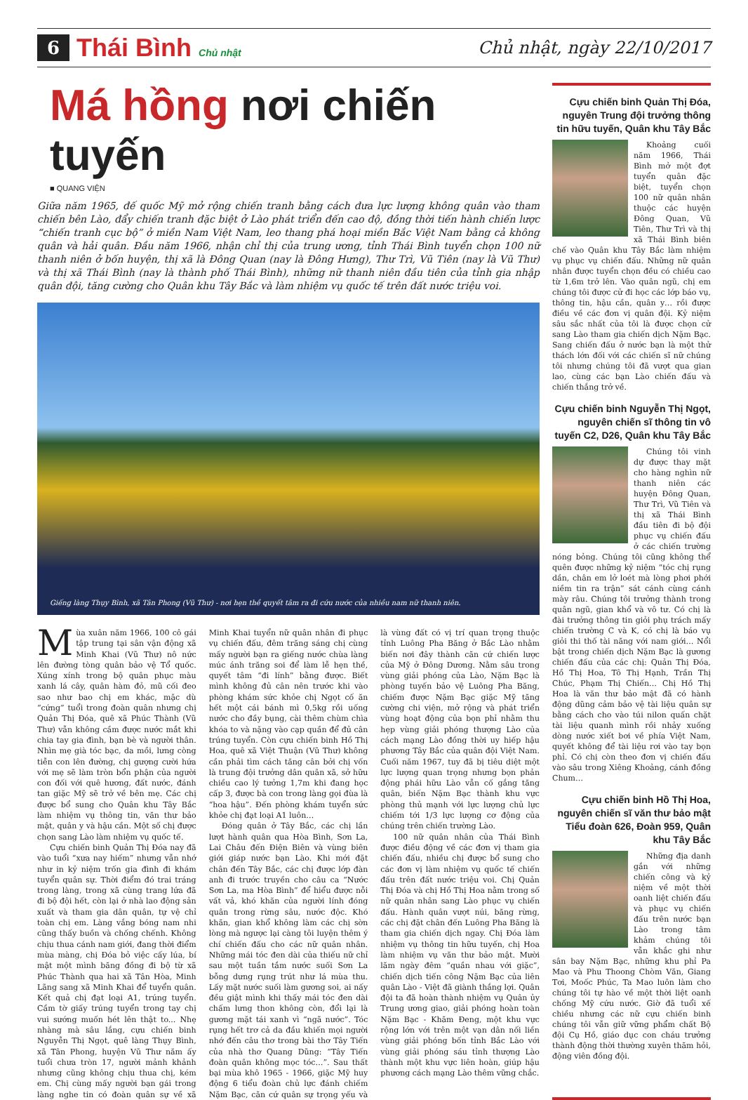6 Thái Bình Chủ nhật
Chủ nhật, ngày 22/10/2017
Má hồng nơi chiến tuyến
■ QUANG VIỆN
Giữa năm 1965, đế quốc Mỹ mở rộng chiến tranh bằng cách đưa lực lượng không quân vào tham chiến bên Lào, đẩy chiến tranh đặc biệt ở Lào phát triển đến cao độ, đồng thời tiến hành chiến lược “chiến tranh cục bộ” ở miền Nam Việt Nam, leo thang phá hoại miền Bắc Việt Nam bằng cả không quân và hải quân. Đầu năm 1966, nhận chỉ thị của trung ương, tỉnh Thái Bình tuyển chọn 100 nữ thanh niên ở bốn huyện, thị xã là Đông Quan (nay là Đông Hưng), Thư Trì, Vũ Tiên (nay là Vũ Thư) và thị xã Thái Bình (nay là thành phố Thái Bình), những nữ thanh niên đầu tiên của tỉnh gia nhập quân đội, tăng cường cho Quân khu Tây Bắc và làm nhiệm vụ quốc tế trên đất nước triệu voi.
Giếng làng Thụy Bình, xã Tân Phong (Vũ Thư) - nơi hẹn thề quyết tâm ra đi cứu nước của nhiều nam nữ thanh niên.
Mùa xuân năm 1966, 100 cô gái tập trung tại sân vận động xã Minh Khai (Vũ Thư) nô nức lên đường tòng quân bảo vệ Tổ quốc. Xúng xính trong bộ quân phục màu xanh lá cây, quân hàm đỏ, mũ cối đeo sao như bao chị em khác, mặc dù “cứng” tuổi trong đoàn quân nhưng chị Quản Thị Đóa, quê xã Phúc Thành (Vũ Thư) vẫn không cầm được nước mắt khi chia tay gia đình, bạn bè và người thân. Nhìn mẹ già tóc bạc, da mồi, lưng còng tiễn con lên đường, chị gượng cười hứa với mẹ sẽ làm tròn bổn phận của người con đối với quê hương, đất nước, đánh tan giặc Mỹ sẽ trở về bên mẹ. Các chị được bổ sung cho Quân khu Tây Bắc làm nhiệm vụ thông tin, văn thư bảo mật, quân y và hậu cần. Một số chị được chọn sang Lào làm nhiệm vụ quốc tế.
Cựu chiến binh Quản Thị Đóa nay đã vào tuổi “xưa nay hiếm” nhưng vẫn nhớ như in kỷ niệm trốn gia đình đi khám tuyển quân sự. Thời điểm đó trai tráng trong làng, trong xã cùng trang lứa đã đi bộ đội hết, còn lại ở nhà lao động sản xuất và tham gia dân quân, tự vệ chỉ toàn chị em. Làng vắng bóng nam nhi cũng thấy buồn và chống chếnh. Không chịu thua cánh nam giới, đang thời điểm mùa màng, chị Đóa bỏ việc cấy lúa, bí mật một mình băng đồng đi bộ từ xã Phúc Thành qua hai xã Tân Hòa, Minh Lãng sang xã Minh Khai để tuyển quân. Kết quả chị đạt loại A1, trúng tuyển. Cầm tờ giấy trúng tuyển trong tay chị vui sướng muốn hét lên thật to... Nhẹ nhàng mà sâu lắng, cựu chiến binh Nguyễn Thị Ngọt, quê làng Thụy Bình, xã Tân Phong, huyện Vũ Thư năm ấy tuổi chưa tròn 17, người mảnh khảnh nhưng cũng không chịu thua chị, kém em. Chị cùng mấy người bạn gái trong làng nghe tin có đoàn quân sự về xã Minh Khai tuyển nữ quân nhân đi phục vụ chiến đấu, đêm trăng sáng chị cùng mấy người bạn ra giếng nước chùa làng múc ánh trăng soi để làm lễ hẹn thề, quyết tâm “đi lính” bằng được. Biết mình không đủ cân nên trước khi vào phòng khám sức khỏe chị Ngọt cố ăn hết một cái bánh mì 0,5kg rồi uống nước cho đầy bụng, cài thêm chùm chìa khóa to và nặng vào cạp quần để đủ cân trúng tuyển. Còn cựu chiến binh Hồ Thị Hoa, quê xã Việt Thuận (Vũ Thư) không cần phải tìm cách tăng cân bởi chị vốn là trung đội trưởng dân quân xã, sở hữu chiều cao lý tưởng 1,7m khi đang học cấp 3, được bà con trong làng gọi đùa là “hoa hậu”. Đến phòng khám tuyển sức khỏe chị đạt loại A1 luôn…
Đóng quân ở Tây Bắc, các chị lần lượt hành quân qua Hòa Bình, Sơn La, Lai Châu đến Điện Biên và vùng biên giới giáp nước bạn Lào. Khi mới đặt chân đến Tây Bắc, các chị được lớp đàn anh đi trước truyền cho câu ca “Nước Sơn La, ma Hòa Bình” để hiểu được nỗi vất vả, khó khăn của người lính đóng quân trong rừng sâu, nước độc. Khó khăn, gian khổ không làm các chị sờn lòng mà ngược lại càng tôi luyện thêm ý chí chiến đấu cho các nữ quân nhân. Những mái tóc đen dài của thiếu nữ chỉ sau một tuần tắm nước suối Sơn La bỗng dưng rụng trút như lá mùa thu. Lấy mặt nước suối làm gương soi, ai nấy đều giật mình khi thấy mái tóc đen dài chấm lưng thon không còn, đổi lại là gương mặt tái xanh vì “ngã nước”. Tóc rụng hết trơ cả da đầu khiến mọi người nhớ đến câu thơ trong bài thơ Tây Tiến của nhà thơ Quang Dũng: “Tây Tiến đoàn quân không mọc tóc…”. Sau thất bại mùa khô 1965 - 1966, giặc Mỹ huy động 6 tiểu đoàn chủ lực đánh chiếm Nặm Bạc, căn cứ quân sự trọng yếu và là vùng đất có vị trí quan trọng thuộc tỉnh Luông Pha Băng ở Bắc Lào nhằm biến nơi đây thành căn cứ chiến lược của Mỹ ở Đông Dương. Nằm sâu trong vùng giải phóng của Lào, Nặm Bạc là phòng tuyến bảo vệ Luông Pha Băng, chiếm được Nặm Bạc giặc Mỹ tăng cường chi viện, mở rộng và phát triển vùng hoạt động của bọn phỉ nhằm thu hẹp vùng giải phóng thượng Lào của cách mạng Lào đồng thời uy hiếp hậu phương Tây Bắc của quân đội Việt Nam. Cuối năm 1967, tuy đã bị tiêu diệt một lực lượng quan trọng nhưng bọn phản động phái hữu Lào vẫn cố gắng tăng quân, biến Nặm Bạc thành khu vực phòng thủ mạnh với lực lượng chủ lực chiếm tới 1/3 lực lượng cơ động của chúng trên chiến trường Lào.
100 nữ quân nhân của Thái Bình được điều động về các đơn vị tham gia chiến đấu, nhiều chị được bổ sung cho các đơn vị làm nhiệm vụ quốc tế chiến đấu trên đất nước triệu voi. Chị Quản Thị Đóa và chị Hồ Thị Hoa nằm trong số nữ quân nhân sang Lào phục vụ chiến đấu. Hành quân vượt núi, băng rừng, các chị đặt chân đến Luông Pha Băng là tham gia chiến dịch ngay. Chị Đóa làm nhiệm vụ thông tin hữu tuyến, chị Hoa làm nhiệm vụ văn thư bảo mật. Mười lăm ngày đêm “quần nhau với giặc”, chiến dịch tiến công Nặm Bạc của liên quân Lào - Việt đã giành thắng lợi. Quân đội ta đã hoàn thành nhiệm vụ Quân ủy Trung ương giao, giải phóng hoàn toàn Nặm Bạc - Khăm Đeng, một khu vực rộng lớn với trên một vạn dân nối liền vùng giải phóng bốn tỉnh Bắc Lào với vùng giải phóng sáu tỉnh thượng Lào thành một khu vực liên hoàn, giúp hậu phương cách mạng Lào thêm vững chắc.
Cựu chiến binh Quản Thị Đóa, nguyên Trung đội trưởng thông tin hữu tuyến, Quân khu Tây Bắc
Khoảng cuối năm 1966, Thái Bình mở một đợt tuyển quân đặc biệt, tuyển chọn 100 nữ quân nhân thuộc các huyện Đông Quan, Vũ Tiên, Thư Trì và thị xã Thái Bình biên chế vào Quân khu Tây Bắc làm nhiệm vụ phục vụ chiến đấu. Những nữ quân nhân được tuyển chọn đều có chiều cao từ 1,6m trở lên. Vào quân ngũ, chị em chúng tôi được cử đi học các lớp báo vụ, thông tin, hậu cần, quân y… rồi được điều về các đơn vị quân đội. Kỷ niệm sâu sắc nhất của tôi là được chọn cử sang Lào tham gia chiến dịch Nặm Bạc. Sang chiến đấu ở nước bạn là một thử thách lớn đối với các chiến sĩ nữ chúng tôi nhưng chúng tôi đã vượt qua gian lao, cùng các bạn Lào chiến đấu và chiến thắng trở về.
Cựu chiến binh Nguyễn Thị Ngọt, nguyên chiến sĩ thông tin vô tuyến C2, D26, Quân khu Tây Bắc
Chúng tôi vinh dự được thay mặt cho hàng nghìn nữ thanh niên các huyện Đông Quan, Thư Trì, Vũ Tiên và thị xã Thái Bình đầu tiên đi bộ đội phục vụ chiến đấu ở các chiến trường nóng bỏng. Chúng tôi cũng không thể quên được những kỷ niệm “tóc chị rụng dần, chân em lở loét mà lòng phơi phới niềm tin ra trận” sát cánh cùng cánh mày râu. Chúng tôi trưởng thành trong quân ngũ, gian khổ và vô tư. Có chị là đài trưởng thông tin giỏi phụ trách mấy chiến trường C và K, có chị là báo vụ giỏi thi thố tài năng với nam giới… Nổi bật trong chiến dịch Nặm Bạc là gương chiến đấu của các chị: Quản Thị Đóa, Hồ Thị Hoa, Tô Thị Hạnh, Trần Thị Chúc, Phạm Thị Chiến… Chị Hồ Thị Hoa là văn thư bảo mật đã có hành động dũng cảm bảo vệ tài liệu quân sự bằng cách cho vào túi nilon quấn chặt tài liệu quanh mình rồi nhảy xuống dòng nước xiết bơi về phía Việt Nam, quyết không để tài liệu rơi vào tay bọn phỉ. Có chị còn theo đơn vị chiến đấu vào sâu trong Xiêng Khoảng, cánh đồng Chum…
Cựu chiến binh Hồ Thị Hoa, nguyên chiến sĩ văn thư bảo mật Tiểu đoàn 626, Đoàn 959, Quân khu Tây Bắc
Những địa danh gắn với những chiến công và kỷ niệm về một thời oanh liệt chiến đấu và phục vụ chiến đấu trên nước bạn Lào trong tâm khảm chúng tôi vẫn khắc ghi như sân bay Nặm Bạc, những khu phỉ Pa Mao và Phu Thoong Chòm Văn, Giang Tơi, Moốc Phúc, Ta Mao luôn làm cho chúng tôi tự hào về một thời liệt oanh chống Mỹ cứu nước. Giờ đã tuổi xế chiều nhưng các nữ cựu chiến binh chúng tôi vẫn giữ vững phẩm chất Bộ đội Cụ Hồ, giáo dục con cháu trưởng thành động thời thường xuyên thăm hỏi, động viên đồng đội.